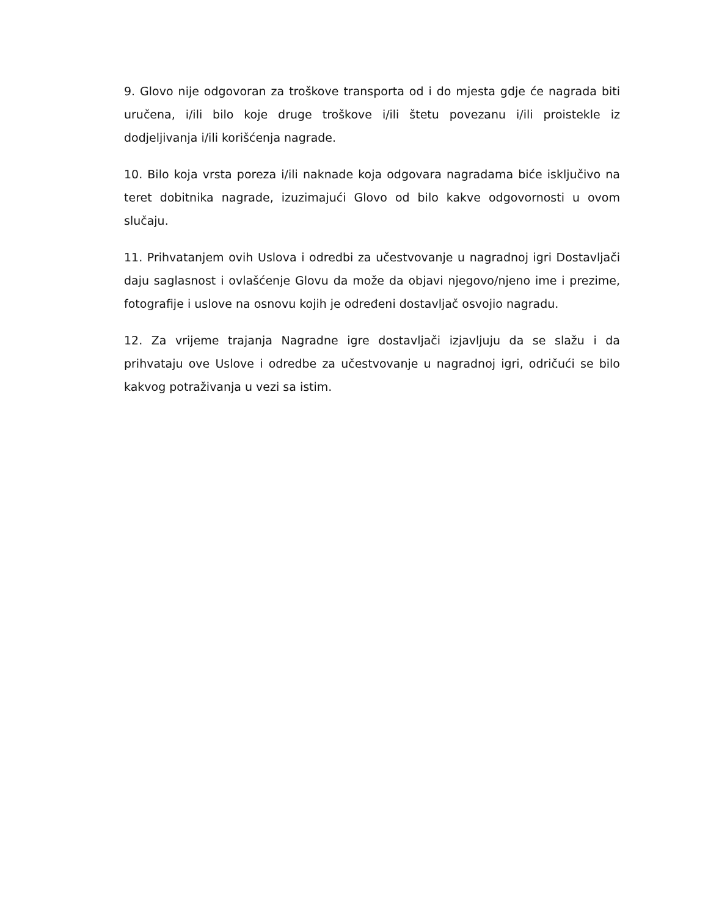9. Glovo nije odgovoran za troškove transporta od i do mjesta gdje će nagrada biti uručena, i/ili bilo koje druge troškove i/ili štetu povezanu i/ili proistekle iz dodjeljivanja i/ili korišćenja nagrade.
10. Bilo koja vrsta poreza i/ili naknade koja odgovara nagradama biće isključivo na teret dobitnika nagrade, izuzimajući Glovo od bilo kakve odgovornosti u ovom slučaju.
11. Prihvatanjem ovih Uslova i odredbi za učestvovanje u nagradnoj igri Dostavljači daju saglasnost i ovlašćenje Glovu da može da objavi njegovo/njeno ime i prezime, fotografije i uslove na osnovu kojih je određeni dostavljač osvojio nagradu.
12. Za vrijeme trajanja Nagradne igre dostavljači izjavljuju da se slažu i da prihvataju ove Uslove i odredbe za učestvovanje u nagradnoj igri, odričući se bilo kakvog potraživanja u vezi sa istim.